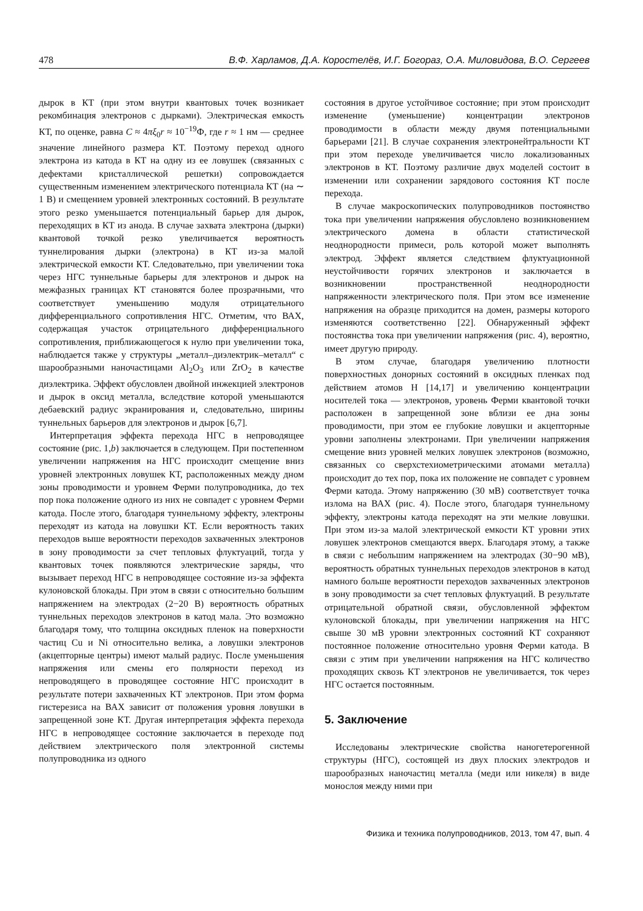478 В.Ф. Харламов, Д.А. Коростелёв, И.Г. Богораз, О.А. Миловидова, В.О. Сергеев
дырок в КТ (при этом внутри квантовых точек возникает рекомбинация электронов с дырками). Электрическая емкость КТ, по оценке, равна C ≈ 4πξ<sub>0</sub>r ≈ 10<sup>−19</sup>Ф, где r ≈ 1 нм — среднее значение линейного размера КТ. Поэтому переход одного электрона из катода в КТ на одну из ее ловушек (связанных с дефектами кристаллической решетки) сопровождается существенным изменением электрического потенциала КТ (на ∼ 1 В) и смещением уровней электронных состояний. В результате этого резко уменьшается потенциальный барьер для дырок, переходящих в КТ из анода. В случае захвата электрона (дырки) квантовой точкой резко увеличивается вероятность туннелирования дырки (электрона) в КТ из-за малой электрической емкости КТ. Следовательно, при увеличении тока через НГС туннельные барьеры для электронов и дырок на межфазных границах КТ становятся более прозрачными, что соответствует уменьшению модуля отрицательного дифференциального сопротивления НГС. Отметим, что ВАХ, содержащая участок отрицательного дифференциального сопротивления, приближающегося к нулю при увеличении тока, наблюдается также у структуры „металл–диэлектрик–металл“ с шарообразными наночастицами Al<sub>2</sub>O<sub>3</sub> или ZrO<sub>2</sub> в качестве диэлектрика. Эффект обусловлен двойной инжекцией электронов и дырок в оксид металла, вследствие которой уменьшаются дебаевский радиус экранирования и, следовательно, ширины туннельных барьеров для электронов и дырок [6,7].
Интерпретация эффекта перехода НГС в непроводящее состояние (рис. 1,b) заключается в следующем. При постепенном увеличении напряжения на НГС происходит смещение вниз уровней электронных ловушек КТ, расположенных между дном зоны проводимости и уровнем Ферми полупроводника, до тех пор пока положение одного из них не совпадет с уровнем Ферми катода. После этого, благодаря туннельному эффекту, электроны переходят из катода на ловушки КТ. Если вероятность таких переходов выше вероятности переходов захваченных электронов в зону проводимости за счет тепловых флуктуаций, тогда у квантовых точек появляются электрические заряды, что вызывает переход НГС в непроводящее состояние из-за эффекта кулоновской блокады. При этом в связи с относительно большим напряжением на электродах (2−20 В) вероятность обратных туннельных переходов электронов в катод мала. Это возможно благодаря тому, что толщина оксидных пленок на поверхности частиц Cu и Ni относительно велика, а ловушки электронов (акцепторные центры) имеют малый радиус. После уменьшения напряжения или смены его полярности переход из непроводящего в проводящее состояние НГС происходит в результате потери захваченных КТ электронов. При этом форма гистерезиса на ВАХ зависит от положения уровня ловушки в запрещенной зоне КТ. Другая интерпретация эффекта перехода НГС в непроводящее состояние заключается в переходе под действием электрического поля электронной системы полупроводника из одного
состояния в другое устойчивое состояние; при этом происходит изменение (уменьшение) концентрации электронов проводимости в области между двумя потенциальными барьерами [21]. В случае сохранения электронейтральности КТ при этом переходе увеличивается число локализованных электронов в КТ. Поэтому различие двух моделей состоит в изменении или сохранении зарядового состояния КТ после перехода.
В случае макроскопических полупроводников постоянство тока при увеличении напряжения обусловлено возникновением электрического домена в области статистической неоднородности примеси, роль которой может выполнять электрод. Эффект является следствием флуктуационной неустойчивости горячих электронов и заключается в возникновении пространственной неоднородности напряженности электрического поля. При этом все изменение напряжения на образце приходится на домен, размеры которого изменяются соответственно [22]. Обнаруженный эффект постоянства тока при увеличении напряжения (рис. 4), вероятно, имеет другую природу.
В этом случае, благодаря увеличению плотности поверхностных донорных состояний в оксидных пленках под действием атомов H [14,17] и увеличению концентрации носителей тока — электронов, уровень Ферми квантовой точки расположен в запрещенной зоне вблизи ее дна зоны проводимости, при этом ее глубокие ловушки и акцепторные уровни заполнены электронами. При увеличении напряжения смещение вниз уровней мелких ловушек электронов (возможно, связанных со сверхстехиометрическими атомами металла) происходит до тех пор, пока их положение не совпадет с уровнем Ферми катода. Этому напряжению (30 мВ) соответствует точка излома на ВАХ (рис. 4). После этого, благодаря туннельному эффекту, электроны катода переходят на эти мелкие ловушки. При этом из-за малой электрической емкости КТ уровни этих ловушек электронов смещаются вверх. Благодаря этому, а также в связи с небольшим напряжением на электродах (30−90 мВ), вероятность обратных туннельных переходов электронов в катод намного больше вероятности переходов захваченных электронов в зону проводимости за счет тепловых флуктуаций. В результате отрицательной обратной связи, обусловленной эффектом кулоновской блокады, при увеличении напряжения на НГС свыше 30 мВ уровни электронных состояний КТ сохраняют постоянное положение относительно уровня Ферми катода. В связи с этим при увеличении напряжения на НГС количество проходящих сквозь КТ электронов не увеличивается, ток через НГС остается постоянным.
5. Заключение
Исследованы электрические свойства наногетерогенной структуры (НГС), состоящей из двух плоских электродов и шарообразных наночастиц металла (меди или никеля) в виде монослоя между ними при
Физика и техника полупроводников, 2013, том 47, вып. 4